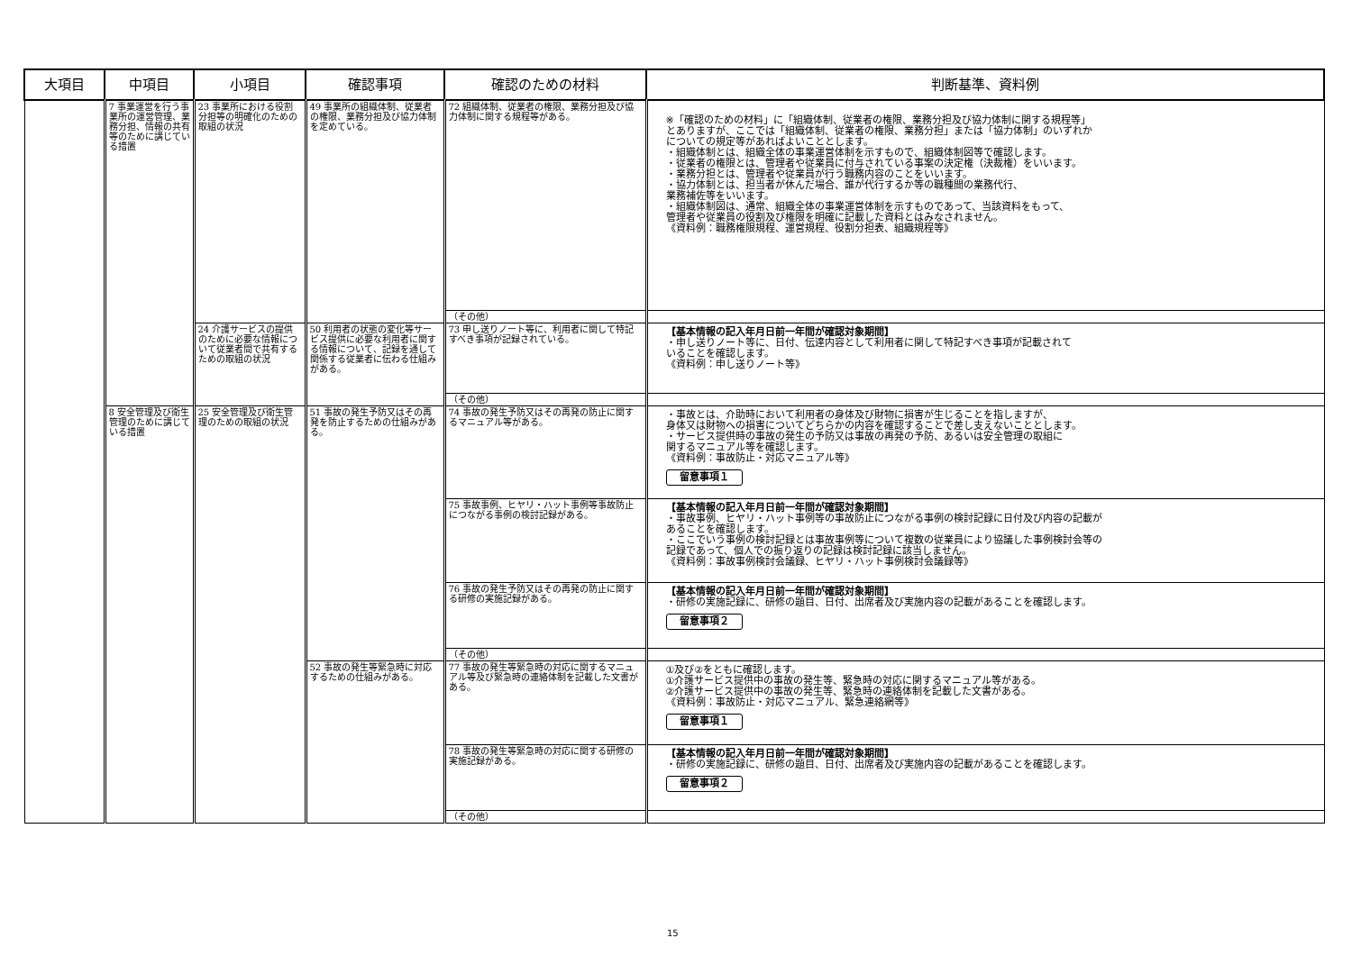| 大項目 | 中項目 | 小項目 | 確認事項 | 確認のための材料 | 判断基準、資料例 |
| --- | --- | --- | --- | --- | --- |
| | 7 事業運営を行う事業所の運営管理、業務分担、情報の共有等のために講じている措置 | 23 事業所における役割分担等の明確化のための取組の状況 | 49 事業所の組織体制、従業者の権限、業務分担及び協力体制を定めている。 | 72 組織体制、従業者の権限、業務分担及び協力体制に関する規程等がある。 | ※「確認のための材料」に「組織体制、従業者の権限、業務分担及び協力体制に関する規程等」 とありますが、ここでは「組織体制、従業者の権限、業務分担」または「協力体制」のいずれか についての規定等があればよいこととします。 ・組織体制とは、組織全体の事業運営体制を示すもので、組織体制図等で確認します。 ・従業者の権限とは、管理者や従業員に付与されている事案の決定権（決裁権）をいいます。 ・業務分担とは、管理者や従業員が行う職務内容のことをいいます。 ・協力体制とは、担当者が休んだ場合、誰が代行するか等の職種間の業務代行、 業務補佐等をいいます。 ・組織体制図は、通常、組織全体の事業運営体制を示すものであって、当該資料をもって、 管理者や従業員の役割及び権限を明確に記載した資料とはみなされません。 《資料例：職務権限規程、運営規程、役割分担表、組織規程等》 |
| | | | | （その他） | |
| | | 24 介護サービスの提供のために必要な情報について従業者間で共有するための取組の状況 | 50 利用者の状態の変化等サービス提供に必要な利用者に関する情報について、記録を通して関係する従業者に伝わる仕組みがある。 | 73 申し送りノート等に、利用者に関して特記すべき事項が記録されている。 | 【基本情報の記入年月日前一年間が確認対象期間】 ・申し送りノート等に、日付、伝達内容として利用者に関して特記すべき事項が記載されて いることを確認します。 《資料例：申し送りノート等》 |
| | | | | （その他） | |
| | 8 安全管理及び衛生管理のために講じている措置 | 25 安全管理及び衛生管理のための取組の状況 | 51 事故の発生予防又はその再発を防止するための仕組みがある。 | 74 事故の発生予防又はその再発の防止に関するマニュアル等がある。 | ・事故とは、介助時において利用者の身体及び財物に損害が生じることを指しますが、 身体又は財物への損害についてどちらかの内容を確認することで差し支えないこととします。 ・サービス提供時の事故の発生の予防又は事故の再発の予防、あるいは安全管理の取組に 関するマニュアル等を確認します。 《資料例：事故防止・対応マニュアル等》 留意事項１ |
| | | | | 75 事故事例、ヒヤリ・ハット事例等事故防止につながる事例の検討記録がある。 | 【基本情報の記入年月日前一年間が確認対象期間】 ・事故事例、ヒヤリ・ハット事例等の事故防止につながる事例の検討記録に日付及び内容の記載が あることを確認します。 ・ここでいう事例の検討記録とは事故事例等について複数の従業員により協議した事例検討会等の 記録であって、個人での振り返りの記録は検討記録に該当しません。 《資料例：事故事例検討会議録、ヒヤリ・ハット事例検討会議録等》 |
| | | | | 76 事故の発生予防又はその再発の防止に関する研修の実施記録がある。 | 【基本情報の記入年月日前一年間が確認対象期間】 ・研修の実施記録に、研修の題目、日付、出席者及び実施内容の記載があることを確認します。 留意事項２ |
| | | | | （その他） | |
| | | | 52 事故の発生等緊急時に対応するための仕組みがある。 | 77 事故の発生等緊急時の対応に関するマニュアル等及び緊急時の連絡体制を記載した文書がある。 | ①及び②をともに確認します。 ①介護サービス提供中の事故の発生等、緊急時の対応に関するマニュアル等がある。 ②介護サービス提供中の事故の発生等、緊急時の連絡体制を記載した文書がある。 《資料例：事故防止・対応マニュアル、緊急連絡網等》 留意事項１ |
| | | | | 78 事故の発生等緊急時の対応に関する研修の実施記録がある。 | 【基本情報の記入年月日前一年間が確認対象期間】 ・研修の実施記録に、研修の題目、日付、出席者及び実施内容の記載があることを確認します。 留意事項２ |
| | | | | （その他） | |
15